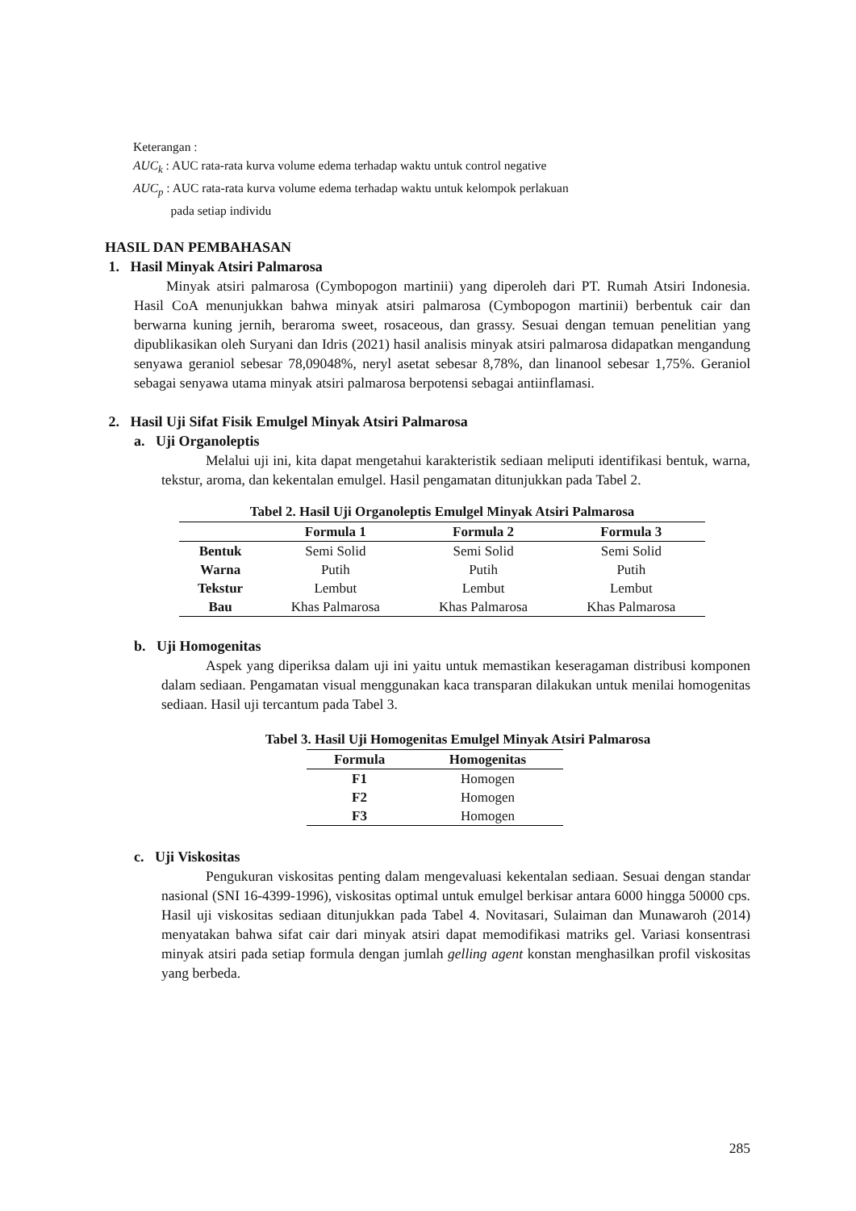Keterangan :
AUC<sub>k</sub> : AUC rata-rata kurva volume edema terhadap waktu untuk control negative
AUC<sub>p</sub> : AUC rata-rata kurva volume edema terhadap waktu untuk kelompok perlakuan
pada setiap individu
HASIL DAN PEMBAHASAN
1. Hasil Minyak Atsiri Palmarosa
Minyak atsiri palmarosa (Cymbopogon martinii) yang diperoleh dari PT. Rumah Atsiri Indonesia. Hasil CoA menunjukkan bahwa minyak atsiri palmarosa (Cymbopogon martinii) berbentuk cair dan berwarna kuning jernih, beraroma sweet, rosaceous, dan grassy. Sesuai dengan temuan penelitian yang dipublikasikan oleh Suryani dan Idris (2021) hasil analisis minyak atsiri palmarosa didapatkan mengandung senyawa geraniol sebesar 78,09048%, neryl asetat sebesar 8,78%, dan linanool sebesar 1,75%. Geraniol sebagai senyawa utama minyak atsiri palmarosa berpotensi sebagai antiinflamasi.
2. Hasil Uji Sifat Fisik Emulgel Minyak Atsiri Palmarosa
a. Uji Organoleptis
Melalui uji ini, kita dapat mengetahui karakteristik sediaan meliputi identifikasi bentuk, warna, tekstur, aroma, dan kekentalan emulgel. Hasil pengamatan ditunjukkan pada Tabel 2.
Tabel 2. Hasil Uji Organoleptis Emulgel Minyak Atsiri Palmarosa
| | Formula 1 | Formula 2 | Formula 3 |
| --- | --- | --- | --- |
| Bentuk | Semi Solid | Semi Solid | Semi Solid |
| Warna | Putih | Putih | Putih |
| Tekstur | Lembut | Lembut | Lembut |
| Bau | Khas Palmarosa | Khas Palmarosa | Khas Palmarosa |
b. Uji Homogenitas
Aspek yang diperiksa dalam uji ini yaitu untuk memastikan keseragaman distribusi komponen dalam sediaan. Pengamatan visual menggunakan kaca transparan dilakukan untuk menilai homogenitas sediaan. Hasil uji tercantum pada Tabel 3.
Tabel 3. Hasil Uji Homogenitas Emulgel Minyak Atsiri Palmarosa
| Formula | Homogenitas |
| --- | --- |
| F1 | Homogen |
| F2 | Homogen |
| F3 | Homogen |
c. Uji Viskositas
Pengukuran viskositas penting dalam mengevaluasi kekentalan sediaan. Sesuai dengan standar nasional (SNI 16-4399-1996), viskositas optimal untuk emulgel berkisar antara 6000 hingga 50000 cps. Hasil uji viskositas sediaan ditunjukkan pada Tabel 4. Novitasari, Sulaiman dan Munawaroh (2014) menyatakan bahwa sifat cair dari minyak atsiri dapat memodifikasi matriks gel. Variasi konsentrasi minyak atsiri pada setiap formula dengan jumlah gelling agent konstan menghasilkan profil viskositas yang berbeda.
285